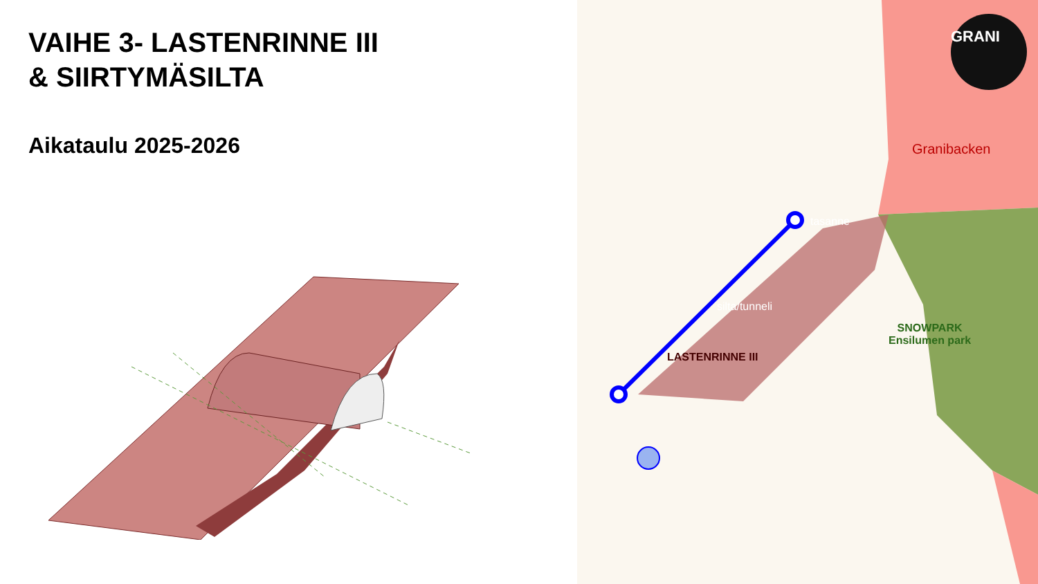VAIHE 3- LASTENRINNE III
& SIIRTYMÄSILTA
Aikataulu 2025-2026
GRANI
Granibacken
tasanne
silta/tunneli
LASTENRINNE III
SNOWPARK
Ensilumen park